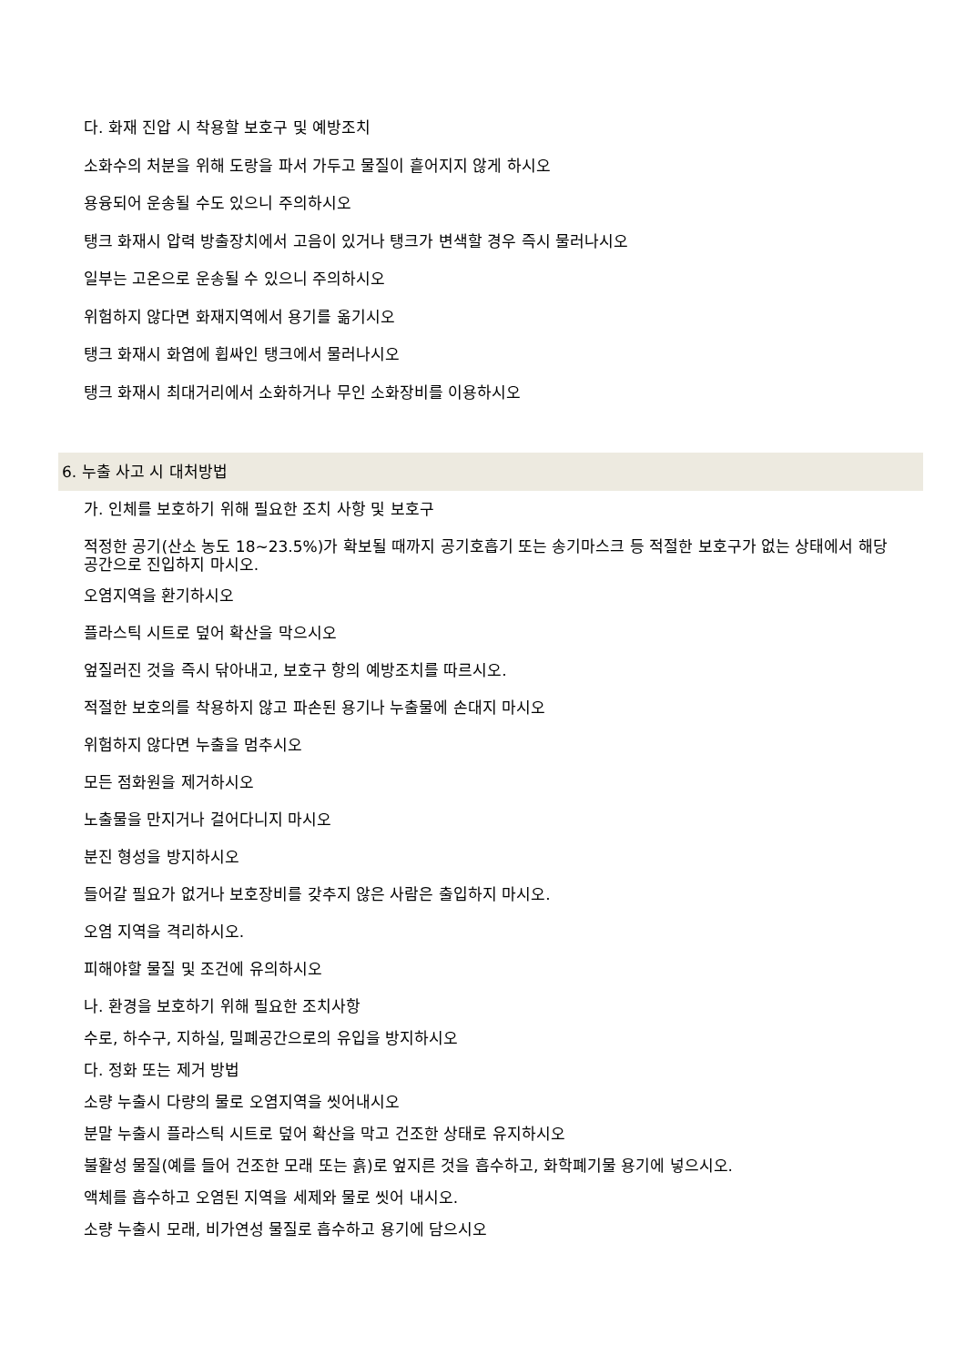다. 화재 진압 시 착용할 보호구 및 예방조치
소화수의 처분을 위해 도랑을 파서 가두고 물질이 흩어지지 않게 하시오
용융되어 운송될 수도 있으니 주의하시오
탱크 화재시 압력 방출장치에서 고음이 있거나 탱크가 변색할 경우 즉시 물러나시오
일부는 고온으로 운송될 수 있으니 주의하시오
위험하지 않다면 화재지역에서 용기를 옮기시오
탱크 화재시 화염에 휩싸인 탱크에서 물러나시오
탱크 화재시 최대거리에서 소화하거나 무인 소화장비를 이용하시오
6. 누출 사고 시 대처방법
가. 인체를 보호하기 위해 필요한 조치 사항 및 보호구
적정한 공기(산소 농도 18~23.5%)가 확보될 때까지 공기호흡기 또는 송기마스크 등 적절한 보호구가 없는 상태에서 해당 공간으로 진입하지 마시오.
오염지역을 환기하시오
플라스틱 시트로 덮어 확산을 막으시오
엎질러진 것을 즉시 닦아내고, 보호구 항의 예방조치를 따르시오.
적절한 보호의를 착용하지 않고 파손된 용기나 누출물에 손대지 마시오
위험하지 않다면 누출을 멈추시오
모든 점화원을 제거하시오
노출물을 만지거나 걸어다니지 마시오
분진 형성을 방지하시오
들어갈 필요가 없거나 보호장비를 갖추지 않은 사람은 출입하지 마시오.
오염 지역을 격리하시오.
피해야할 물질 및 조건에 유의하시오
나. 환경을 보호하기 위해 필요한 조치사항
수로, 하수구, 지하실, 밀폐공간으로의 유입을 방지하시오
다. 정화 또는 제거 방법
소량 누출시 다량의 물로 오염지역을 씻어내시오
분말 누출시 플라스틱 시트로 덮어 확산을 막고 건조한 상태로 유지하시오
불활성 물질(예를 들어 건조한 모래 또는 흙)로 엎지른 것을 흡수하고, 화학폐기물 용기에 넣으시오.
액체를 흡수하고 오염된 지역을 세제와 물로 씻어 내시오.
소량 누출시 모래, 비가연성 물질로 흡수하고 용기에 담으시오